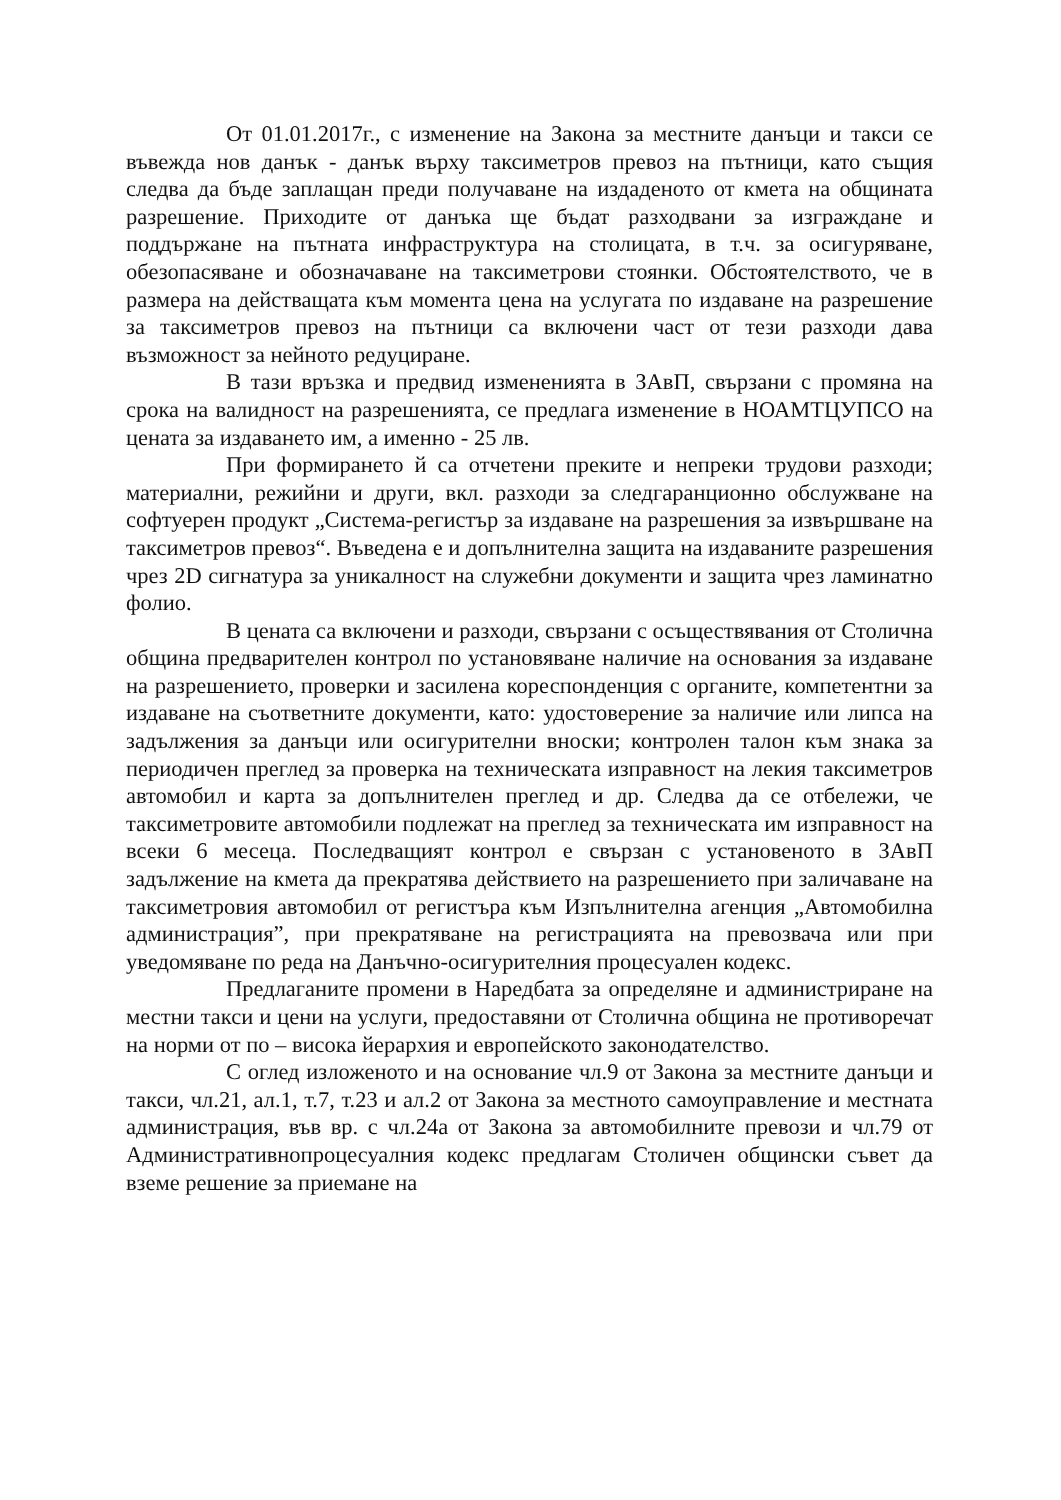От 01.01.2017г., с изменение на Закона за местните данъци и такси се въвежда нов данък - данък върху таксиметров превоз на пътници, като същия следва да бъде заплащан преди получаване на издаденото от кмета на общината разрешение. Приходите от данъка ще бъдат разходвани за изграждане и поддържане на пътната инфраструктура на столицата, в т.ч. за осигуряване, обезопасяване и обозначаване на таксиметрови стоянки. Обстоятелството, че в размера на действащата към момента цена на услугата по издаване на разрешение за таксиметров превоз на пътници са включени част от тези разходи дава възможност за нейното редуциране.
В тази връзка и предвид измененията в ЗАвП, свързани с промяна на срока на валидност на разрешенията, се предлага изменение в НОАМТЦУПСО на цената за издаването им, а именно - 25 лв.
При формирането й са отчетени преките и непреки трудови разходи; материални, режийни и други, вкл. разходи за следгаранционно обслужване на софтуерен продукт „Система-регистър за издаване на разрешения за извършване на таксиметров превоз“. Въведена е и допълнителна защита на издаваните разрешения чрез 2D сигнатура за уникалност на служебни документи и защита чрез ламинатно фолио.
В цената са включени и разходи, свързани с осъществявания от Столична община предварителен контрол по установяване наличие на основания за издаване на разрешението, проверки и засилена кореспонденция с органите, компетентни за издаване на съответните документи, като: удостоверение за наличие или липса на задължения за данъци или осигурителни вноски; контролен талон към знака за периодичен преглед за проверка на техническата изправност на лекия таксиметров автомобил и карта за допълнителен преглед и др. Следва да се отбележи, че таксиметровите автомобили подлежат на преглед за техническата им изправност на всеки 6 месеца. Последващият контрол е свързан с установеното в ЗАвП задължение на кмета да прекратява действието на разрешението при заличаване на таксиметровия автомобил от регистъра към Изпълнителна агенция „Автомобилна администрация”, при прекратяване на регистрацията на превозвача или при уведомяване по реда на Данъчно-осигурителния процесуален кодекс.
Предлаганите промени в Наредбата за определяне и администриране на местни такси и цени на услуги, предоставяни от Столична община не противоречат на норми от по – висока йерархия и европейското законодателство.
С оглед изложеното и на основание чл.9 от Закона за местните данъци и такси, чл.21, ал.1, т.7, т.23 и ал.2 от Закона за местното самоуправление и местната администрация, във вр. с чл.24а от Закона за автомобилните превози и чл.79 от Административнопроцесуалния кодекс предлагам Столичен общински съвет да вземе решение за приемане на